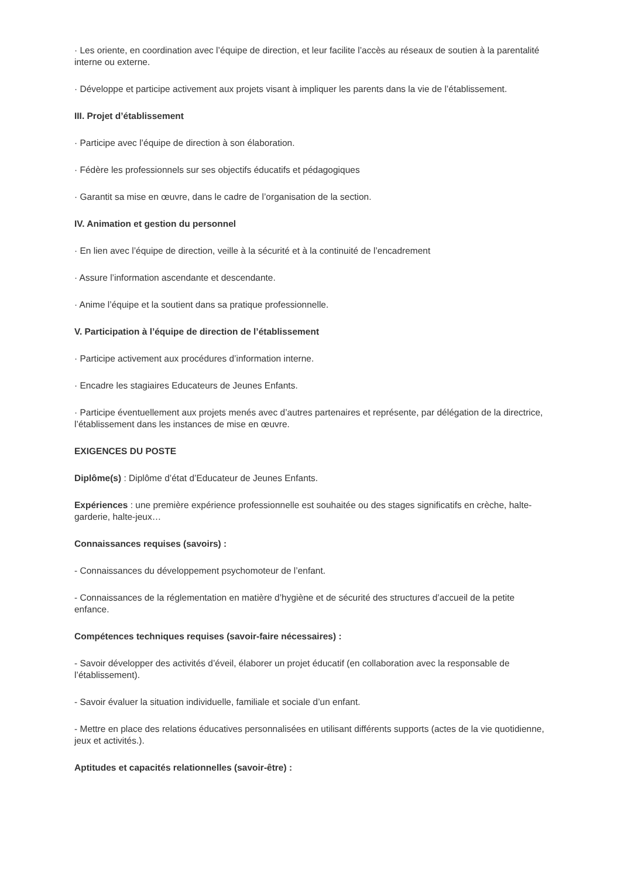· Les oriente, en coordination avec l’équipe de direction, et leur facilite l’accès au réseaux de soutien à la parentalité interne ou externe.
· Développe et participe activement aux projets visant à impliquer les parents dans la vie de l’établissement.
III. Projet d’établissement
· Participe avec l’équipe de direction à son élaboration.
· Fédère les professionnels sur ses objectifs éducatifs et pédagogiques
· Garantit sa mise en œuvre, dans le cadre de l’organisation de la section.
IV. Animation et gestion du personnel
· En lien avec l’équipe de direction, veille à la sécurité et à la continuité de l’encadrement
· Assure l’information ascendante et descendante.
· Anime l’équipe et la soutient dans sa pratique professionnelle.
V. Participation à l’équipe de direction de l’établissement
· Participe activement aux procédures d’information interne.
· Encadre les stagiaires Educateurs de Jeunes Enfants.
· Participe éventuellement aux projets menés avec d’autres partenaires et représente, par délégation de la directrice, l’établissement dans les instances de mise en œuvre.
EXIGENCES DU POSTE
Diplôme(s) : Diplôme d’état d’Educateur de Jeunes Enfants.
Expériences : une première expérience professionnelle est souhaitée ou des stages significatifs en crèche, halte-garderie, halte-jeux…
Connaissances requises (savoirs) :
- Connaissances du développement psychomoteur de l’enfant.
- Connaissances de la réglementation en matière d’hygiène et de sécurité des structures d’accueil de la petite enfance.
Compétences techniques requises (savoir-faire nécessaires) :
- Savoir développer des activités d’éveil, élaborer un projet éducatif (en collaboration avec la responsable de l’établissement).
- Savoir évaluer la situation individuelle, familiale et sociale d’un enfant.
- Mettre en place des relations éducatives personnalisées en utilisant différents supports (actes de la vie quotidienne, jeux et activités.).
Aptitudes et capacités relationnelles (savoir-être) :